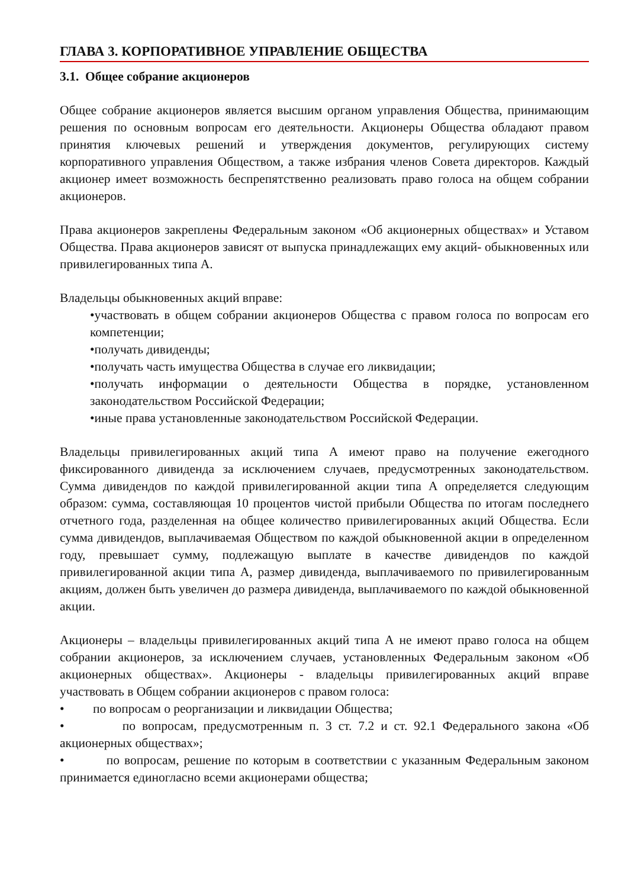ГЛАВА 3. КОРПОРАТИВНОЕ УПРАВЛЕНИЕ ОБЩЕСТВА
3.1. Общее собрание акционеров
Общее собрание акционеров является высшим органом управления Общества, принимающим решения по основным вопросам его деятельности. Акционеры Общества обладают правом принятия ключевых решений и утверждения документов, регулирующих систему корпоративного управления Обществом, а также избрания членов Совета директоров. Каждый акционер имеет возможность беспрепятственно реализовать право голоса на общем собрании акционеров.
Права акционеров закреплены Федеральным законом «Об акционерных обществах» и Уставом Общества. Права акционеров зависят от выпуска принадлежащих ему акций- обыкновенных или привилегированных типа А.
Владельцы обыкновенных акций вправе:
•участвовать в общем собрании акционеров Общества с правом голоса по вопросам его компетенции;
•получать дивиденды;
•получать часть имущества Общества в случае его ликвидации;
•получать информации о деятельности Общества в порядке, установленном законодательством Российской Федерации;
•иные права установленные законодательством Российской Федерации.
Владельцы привилегированных акций типа А имеют право на получение ежегодного фиксированного дивиденда за исключением случаев, предусмотренных законодательством. Сумма дивидендов по каждой привилегированной акции типа А определяется следующим образом: сумма, составляющая 10 процентов чистой прибыли Общества по итогам последнего отчетного года, разделенная на общее количество привилегированных акций Общества. Если сумма дивидендов, выплачиваемая Обществом по каждой обыкновенной акции в определенном году, превышает сумму, подлежащую выплате в качестве дивидендов по каждой привилегированной акции типа А, размер дивиденда, выплачиваемого по привилегированным акциям, должен быть увеличен до размера дивиденда, выплачиваемого по каждой обыкновенной акции.
Акционеры – владельцы привилегированных акций типа А не имеют право голоса на общем собрании акционеров, за исключением случаев, установленных Федеральным законом «Об акционерных обществах». Акционеры - владельцы привилегированных акций вправе участвовать в Общем собрании акционеров с правом голоса:
• по вопросам о реорганизации и ликвидации Общества;
• по вопросам, предусмотренным п. 3 ст. 7.2 и ст. 92.1 Федерального закона «Об акционерных обществах»;
• по вопросам, решение по которым в соответствии с указанным Федеральным законом принимается единогласно всеми акционерами общества;